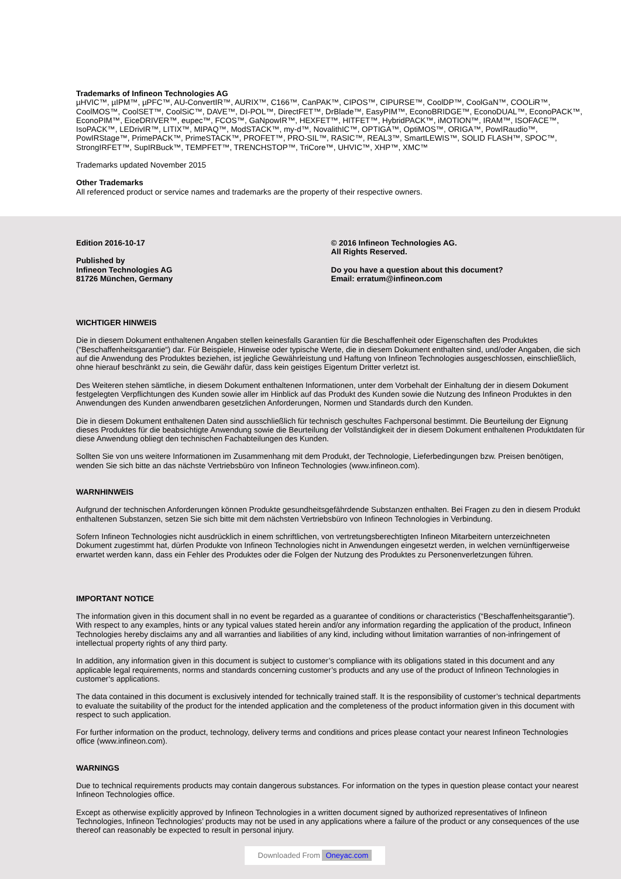Trademarks of Infineon Technologies AG
µHVIC™, µIPM™, µPFC™, AU-ConvertIR™, AURIX™, C166™, CanPAK™, CIPOS™, CIPURSE™, CoolDP™, CoolGaN™, COOLiR™, CoolMOS™, CoolSET™, CoolSiC™, DAVE™, DI-POL™, DirectFET™, DrBlade™, EasyPIM™, EconoBRIDGE™, EconoDUAL™, EconoPACK™, EconoPIM™, EiceDRIVER™, eupec™, FCOS™, GaNpowIR™, HEXFET™, HITFET™, HybridPACK™, iMOTION™, IRAM™, ISOFACE™, IsoPACK™, LEDrivIR™, LITIX™, MIPAQ™, ModSTACK™, my-d™, NovalithIC™, OPTIGA™, OptiMOS™, ORIGA™, PowIRaudio™, PowIRStage™, PrimePACK™, PrimeSTACK™, PROFET™, PRO-SIL™, RASIC™, REAL3™, SmartLEWIS™, SOLID FLASH™, SPOC™, StrongIRFET™, SupIRBuck™, TEMPFET™, TRENCHSTOP™, TriCore™, UHVIC™, XHP™, XMC™
Trademarks updated November 2015
Other Trademarks
All referenced product or service names and trademarks are the property of their respective owners.
Edition 2016-10-17
Published by
Infineon Technologies AG
81726 München, Germany
© 2016 Infineon Technologies AG.
All Rights Reserved.
Do you have a question about this document?
Email: erratum@infineon.com
WICHTIGER HINWEIS
Die in diesem Dokument enthaltenen Angaben stellen keinesfalls Garantien für die Beschaffenheit oder Eigenschaften des Produktes (“Beschaffenheitsgarantie“) dar. Für Beispiele, Hinweise oder typische Werte, die in diesem Dokument enthalten sind, und/oder Angaben, die sich auf die Anwendung des Produktes beziehen, ist jegliche Gewährleistung und Haftung von Infineon Technologies ausgeschlossen, einschließlich, ohne hierauf beschränkt zu sein, die Gewähr dafür, dass kein geistiges Eigentum Dritter verletzt ist.
Des Weiteren stehen sämtliche, in diesem Dokument enthaltenen Informationen, unter dem Vorbehalt der Einhaltung der in diesem Dokument festgelegten Verpflichtungen des Kunden sowie aller im Hinblick auf das Produkt des Kunden sowie die Nutzung des Infineon Produktes in den Anwendungen des Kunden anwendbaren gesetzlichen Anforderungen, Normen und Standards durch den Kunden.
Die in diesem Dokument enthaltenen Daten sind ausschließlich für technisch geschultes Fachpersonal bestimmt. Die Beurteilung der Eignung dieses Produktes für die beabsichtigte Anwendung sowie die Beurteilung der Vollständigkeit der in diesem Dokument enthaltenen Produktdaten für diese Anwendung obliegt den technischen Fachabteilungen des Kunden.
Sollten Sie von uns weitere Informationen im Zusammenhang mit dem Produkt, der Technologie, Lieferbedingungen bzw. Preisen benötigen, wenden Sie sich bitte an das nächste Vertriebsbüro von Infineon Technologies (www.infineon.com).
WARNHINWEIS
Aufgrund der technischen Anforderungen können Produkte gesundheitsgefährdende Substanzen enthalten. Bei Fragen zu den in diesem Produkt enthaltenen Substanzen, setzen Sie sich bitte mit dem nächsten Vertriebsbüro von Infineon Technologies in Verbindung.
Sofern Infineon Technologies nicht ausdrücklich in einem schriftlichen, von vertretungsberechtigten Infineon Mitarbeitern unterzeichneten Dokument zugestimmt hat, dürfen Produkte von Infineon Technologies nicht in Anwendungen eingesetzt werden, in welchen vernünftigerweise erwartet werden kann, dass ein Fehler des Produktes oder die Folgen der Nutzung des Produktes zu Personenverletzungen führen.
IMPORTANT NOTICE
The information given in this document shall in no event be regarded as a guarantee of conditions or characteristics (“Beschaffenheitsgarantie”). With respect to any examples, hints or any typical values stated herein and/or any information regarding the application of the product, Infineon Technologies hereby disclaims any and all warranties and liabilities of any kind, including without limitation warranties of non-infringement of intellectual property rights of any third party.
In addition, any information given in this document is subject to customer’s compliance with its obligations stated in this document and any applicable legal requirements, norms and standards concerning customer’s products and any use of the product of Infineon Technologies in customer’s applications.
The data contained in this document is exclusively intended for technically trained staff. It is the responsibility of customer’s technical departments to evaluate the suitability of the product for the intended application and the completeness of the product information given in this document with respect to such application.
For further information on the product, technology, delivery terms and conditions and prices please contact your nearest Infineon Technologies office (www.infineon.com).
WARNINGS
Due to technical requirements products may contain dangerous substances. For information on the types in question please contact your nearest Infineon Technologies office.
Except as otherwise explicitly approved by Infineon Technologies in a written document signed by authorized representatives of Infineon Technologies, Infineon Technologies’ products may not be used in any applications where a failure of the product or any consequences of the use thereof can reasonably be expected to result in personal injury.
Downloaded From Oneyac.com